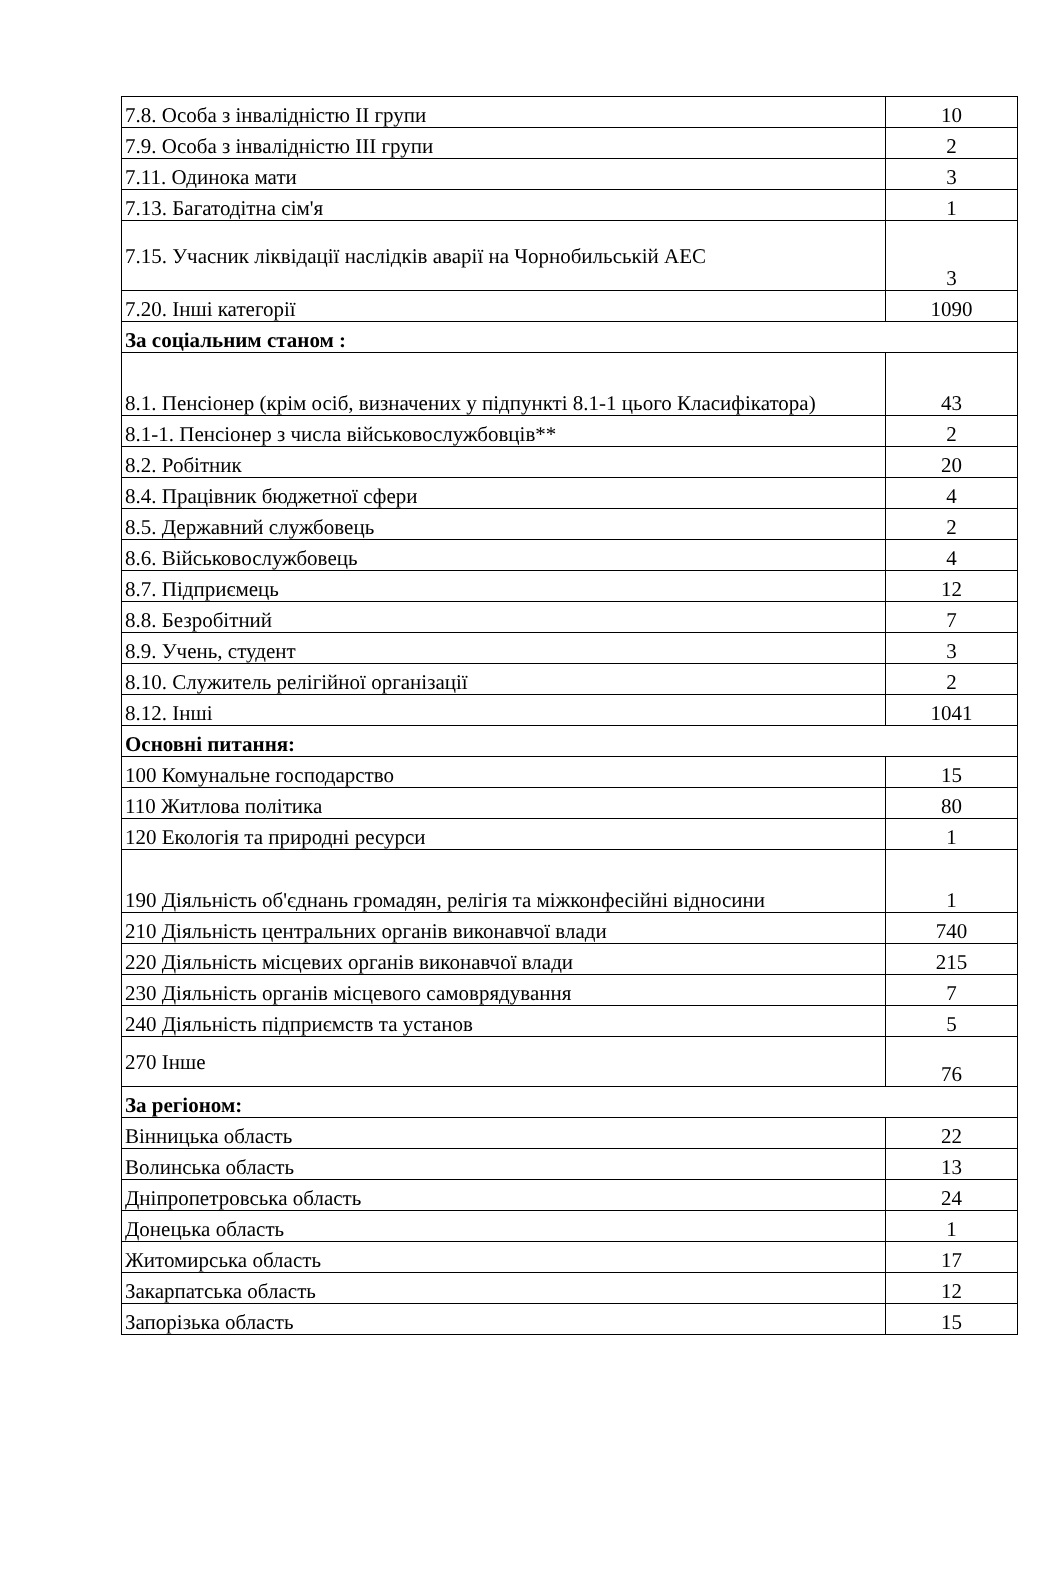| 7.8. Особа з інвалідністю ІІ групи | 10 |
| 7.9. Особа з інвалідністю ІІІ групи | 2 |
| 7.11. Одинока мати | 3 |
| 7.13. Багатодітна сім'я | 1 |
| 7.15. Учасник ліквідації наслідків аварії на Чорнобильській АЕС | 3 |
| 7.20. Інші категорії | 1090 |
| За соціальним станом : | |
| 8.1. Пенсіонер (крім осіб, визначених у підпункті 8.1-1 цього Класифікатора) | 43 |
| 8.1-1. Пенсіонер з числа військовослужбовців** | 2 |
| 8.2. Робітник | 20 |
| 8.4. Працівник бюджетної сфери | 4 |
| 8.5. Державний службовець | 2 |
| 8.6. Військовослужбовець | 4 |
| 8.7. Підприємець | 12 |
| 8.8. Безробітний | 7 |
| 8.9. Учень, студент | 3 |
| 8.10. Служитель релігійної організації | 2 |
| 8.12. Інші | 1041 |
| Основні питання: | |
| 100 Комунальне господарство | 15 |
| 110 Житлова політика | 80 |
| 120 Екологія та природні ресурси | 1 |
| 190 Діяльність об'єднань громадян, релігія та міжконфесійні відносини | 1 |
| 210 Діяльність центральних органів виконавчої влади | 740 |
| 220 Діяльність місцевих органів виконавчої влади | 215 |
| 230 Діяльність органів місцевого самоврядування | 7 |
| 240 Діяльність підприємств та установ | 5 |
| 270 Інше | 76 |
| За регіоном: | |
| Вінницька область | 22 |
| Волинська область | 13 |
| Дніпропетровська область | 24 |
| Донецька область | 1 |
| Житомирська область | 17 |
| Закарпатська область | 12 |
| Запорізька область | 15 |